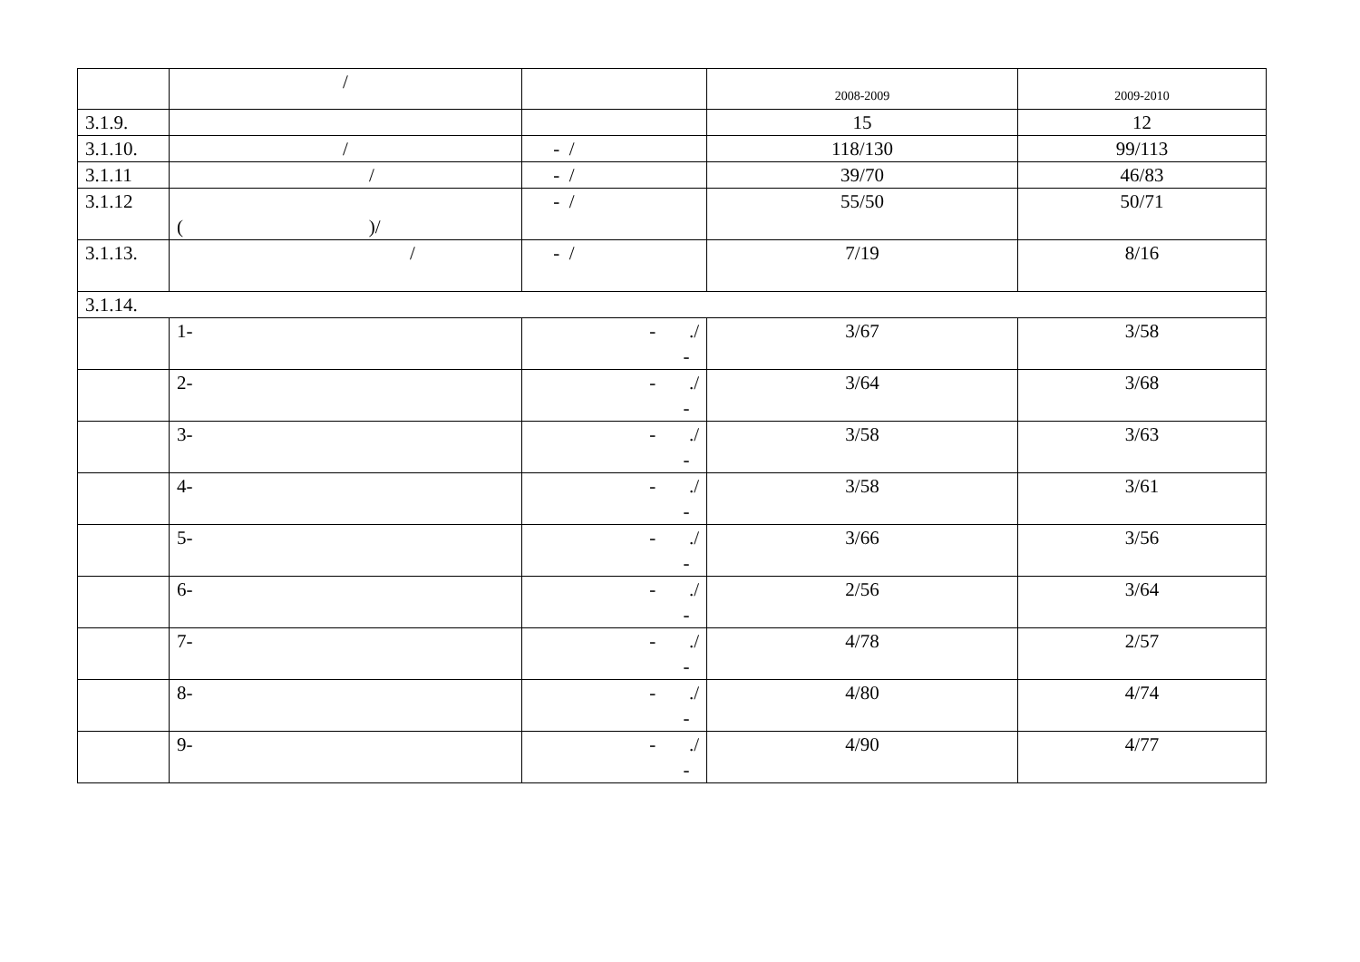| | / | | 2008-2009 | 2009-2010 |
| --- | --- | --- | --- | --- |
| 3.1.9. | | | 15 | 12 |
| 3.1.10. | / | - / | 118/130 | 99/113 |
| 3.1.11 | / | - / | 39/70 | 46/83 |
| 3.1.12 | ( )/ | - / | 55/50 | 50/71 |
| 3.1.13. | / | - / | 7/19 | 8/16 |
| 3.1.14. | | | | |
| | 1- | - ./ - | 3/67 | 3/58 |
| | 2- | - ./ - | 3/64 | 3/68 |
| | 3- | - ./ - | 3/58 | 3/63 |
| | 4- | - ./ - | 3/58 | 3/61 |
| | 5- | - ./ - | 3/66 | 3/56 |
| | 6- | - ./ - | 2/56 | 3/64 |
| | 7- | - ./ - | 4/78 | 2/57 |
| | 8- | - ./ - | 4/80 | 4/74 |
| | 9- | - ./ - | 4/90 | 4/77 |